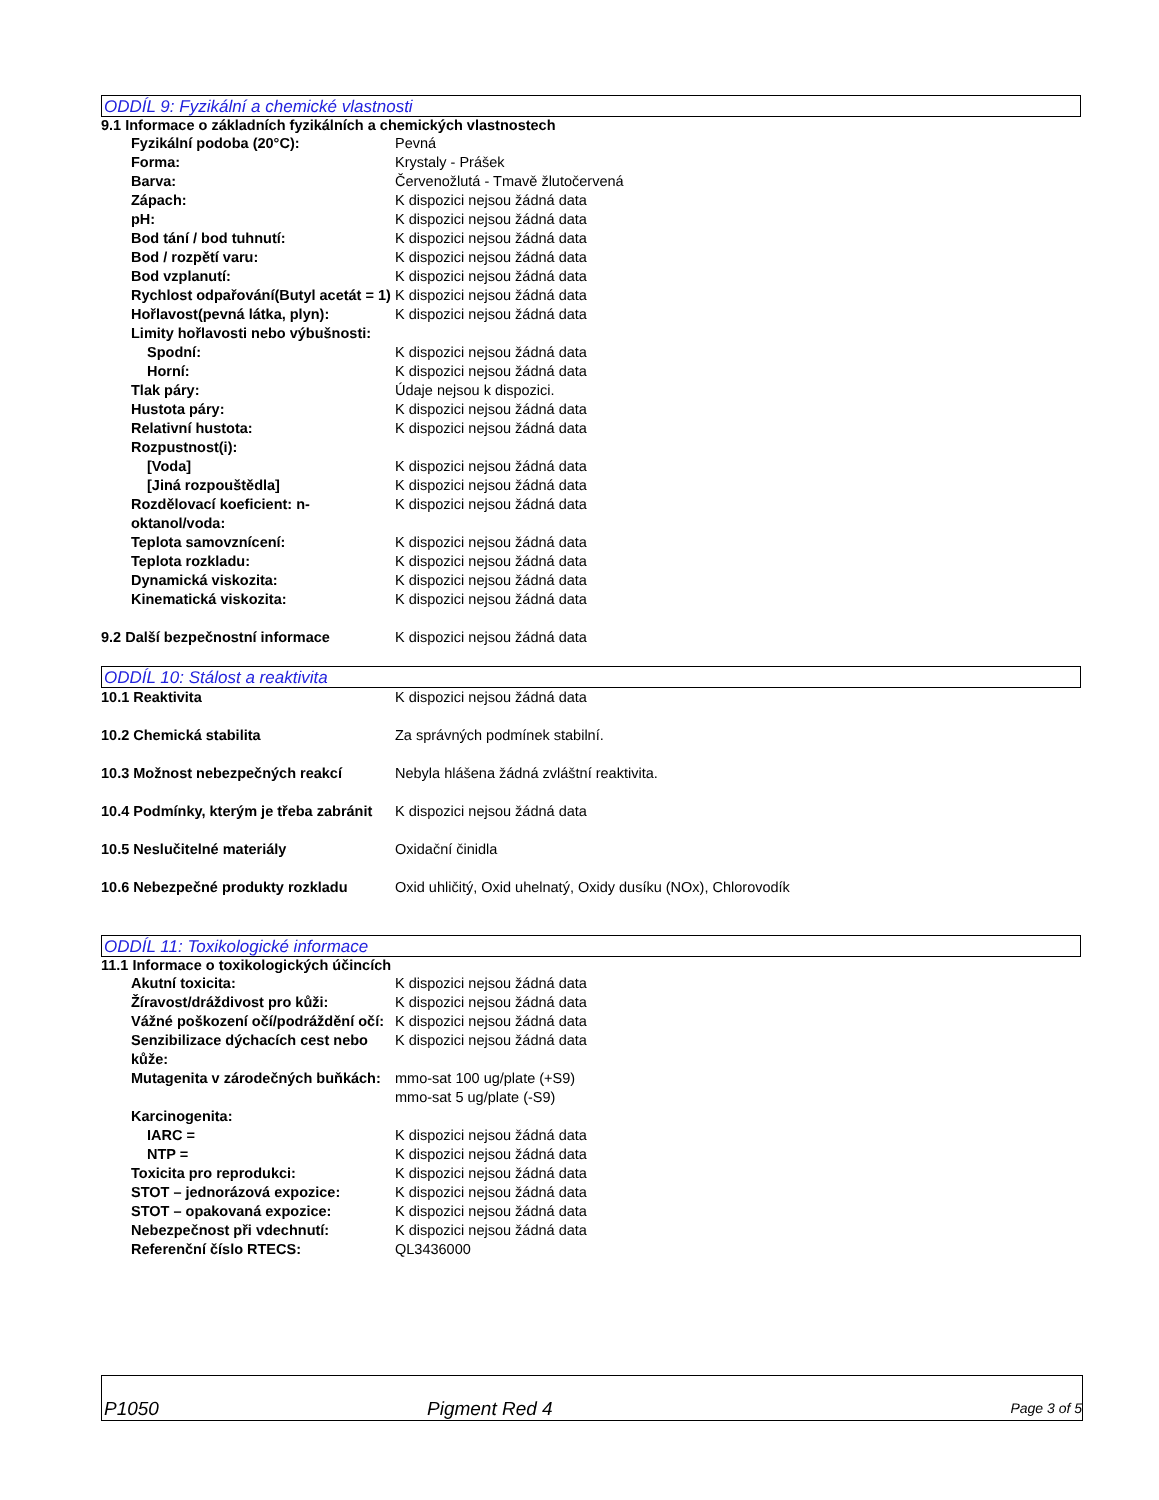ODDÍL 9: Fyzikální a chemické vlastnosti
9.1 Informace o základních fyzikálních a chemických vlastnostech
| Fyzikální podoba (20°C): | Pevná |
| Forma: | Krystaly - Prášek |
| Barva: | Červenožlutá - Tmavě žlutočervená |
| Zápach: | K dispozici nejsou žádná data |
| pH: | K dispozici nejsou žádná data |
| Bod tání / bod tuhnutí: | K dispozici nejsou žádná data |
| Bod / rozpětí varu: | K dispozici nejsou žádná data |
| Bod vzplanutí: | K dispozici nejsou žádná data |
| Rychlost odpařování(Butyl acetát = 1) | K dispozici nejsou žádná data |
| Hořlavost(pevná látka, plyn): | K dispozici nejsou žádná data |
| Limity hořlavosti nebo výbušnosti: | |
| Spodní: | K dispozici nejsou žádná data |
| Horní: | K dispozici nejsou žádná data |
| Tlak páry: | Údaje nejsou k dispozici. |
| Hustota páry: | K dispozici nejsou žádná data |
| Relativní hustota: | K dispozici nejsou žádná data |
| Rozpustnost(i): | |
| [Voda] | K dispozici nejsou žádná data |
| [Jiná rozpouštědla] | K dispozici nejsou žádná data |
| Rozdělovací koeficient: n-oktanol/voda: | K dispozici nejsou žádná data |
| Teplota samovznícení: | K dispozici nejsou žádná data |
| Teplota rozkladu: | K dispozici nejsou žádná data |
| Dynamická viskozita: | K dispozici nejsou žádná data |
| Kinematická viskozita: | K dispozici nejsou žádná data |
| 9.2 Další bezpečnostní informace | K dispozici nejsou žádná data |
ODDÍL 10: Stálost a reaktivita
| 10.1 Reaktivita | K dispozici nejsou žádná data |
| 10.2 Chemická stabilita | Za správných podmínek stabilní. |
| 10.3 Možnost nebezpečných reakcí | Nebyla hlášena žádná zvláštní reaktivita. |
| 10.4 Podmínky, kterým je třeba zabránit | K dispozici nejsou žádná data |
| 10.5 Neslučitelné materiály | Oxidační činidla |
| 10.6 Nebezpečné produkty rozkladu | Oxid uhličitý, Oxid uhelnatý, Oxidy dusíku (NOx), Chlorovodík |
ODDÍL 11: Toxikologické informace
11.1 Informace o toxikologických účincích
| Akutní toxicita: | K dispozici nejsou žádná data |
| Žíravost/dráždivost pro kůži: | K dispozici nejsou žádná data |
| Vážné poškození očí/podráždění očí: | K dispozici nejsou žádná data |
| Senzibilizace dýchacích cest nebo kůže: | K dispozici nejsou žádná data |
| Mutagenita v zárodečných buňkách: | mmo-sat 100 ug/plate (+S9) mmo-sat 5 ug/plate (-S9) |
| Karcinogenita: | |
| IARC = | K dispozici nejsou žádná data |
| NTP = | K dispozici nejsou žádná data |
| Toxicita pro reprodukci: | K dispozici nejsou žádná data |
| STOT – jednorázová expozice: | K dispozici nejsou žádná data |
| STOT – opakovaná expozice: | K dispozici nejsou žádná data |
| Nebezpečnost při vdechnutí: | K dispozici nejsou žádná data |
| Referenční číslo RTECS: | QL3436000 |
P1050 Pigment Red 4 Page 3 of 5